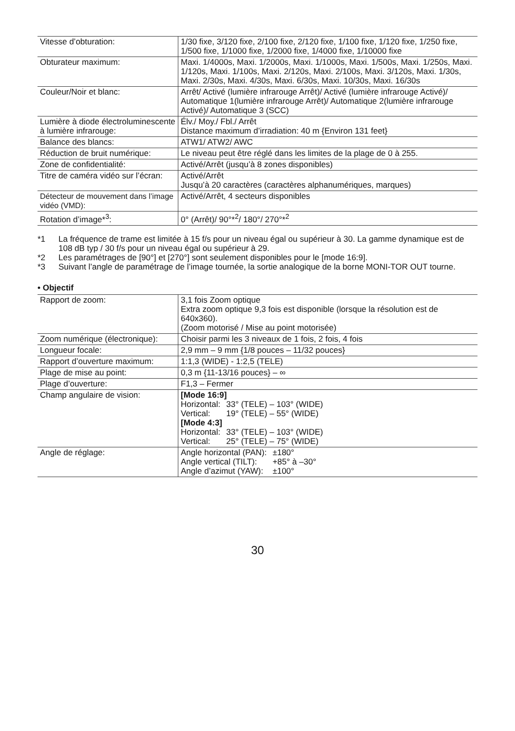| Vitesse d’obturation: | 1/30 fixe, 3/120 fixe, 2/100 fixe, 2/120 fixe, 1/100 fixe, 1/120 fixe, 1/250 fixe, 1/500 fixe, 1/1000 fixe, 1/2000 fixe, 1/4000 fixe, 1/10000 fixe |
| Obturateur maximum: | Maxi. 1/4000s, Maxi. 1/2000s, Maxi. 1/1000s, Maxi. 1/500s, Maxi. 1/250s, Maxi. 1/120s, Maxi. 1/100s, Maxi. 2/120s, Maxi. 2/100s, Maxi. 3/120s, Maxi. 1/30s, Maxi. 2/30s, Maxi. 4/30s, Maxi. 6/30s, Maxi. 10/30s, Maxi. 16/30s |
| Couleur/Noir et blanc: | Arrêt/ Activé (lumière infrarouge Arrêt)/ Activé (lumière infrarouge Activé)/ Automatique 1(lumière infrarouge Arrêt)/ Automatique 2(lumière infrarouge Activé)/ Automatique 3 (SCC) |
| Lumière à diode électroluminescente à lumière infrarouge: | Élv./ Moy./ Fbl./ Arrêt Distance maximum d’irradiation: 40 m {Environ 131 feet} |
| Balance des blancs: | ATW1/ ATW2/ AWC |
| Réduction de bruit numérique: | Le niveau peut être réglé dans les limites de la plage de 0 à 255. |
| Zone de confidentialité: | Activé/Arrêt (jusqu’à 8 zones disponibles) |
| Titre de caméra vidéo sur l’écran: | Activé/Arrêt Jusqu’à 20 caractères (caractères alphanumériques, marques) |
| Détecteur de mouvement dans l’image vidéo (VMD): | Activé/Arrêt, 4 secteurs disponibles |
| Rotation d’image*<sup>3</sup>: | 0° (Arrêt)/ 90°*<sup>2</sup>/ 180°/ 270°*<sup>2</sup> |
*1 La fréquence de trame est limitée à 15 f/s pour un niveau égal ou supérieur à 30. La gamme dynamique est de 108 dB typ / 30 f/s pour un niveau égal ou supérieur à 29.
*2 Les paramétrages de [90°] et [270°] sont seulement disponibles pour le [mode 16:9].
*3 Suivant l’angle de paramétrage de l’image tournée, la sortie analogique de la borne MONI-TOR OUT tourne.
• Objectif
| Rapport de zoom: | 3,1 fois Zoom optique Extra zoom optique 9,3 fois est disponible (lorsque la résolution est de 640x360). (Zoom motorisé / Mise au point motorisée) |
| Zoom numérique (électronique): | Choisir parmi les 3 niveaux de 1 fois, 2 fois, 4 fois |
| Longueur focale: | 2,9 mm – 9 mm {1/8 pouces – 11/32 pouces} |
| Rapport d’ouverture maximum: | 1:1,3 (WIDE) - 1:2,5 (TELE) |
| Plage de mise au point: | 0,3 m {11-13/16 pouces} – ∞ |
| Plage d’ouverture: | F1,3 – Fermer |
| Champ angulaire de vision: | [Mode 16:9] Horizontal: 33° (TELE) – 103° (WIDE) Vertical: 19° (TELE) – 55° (WIDE) [Mode 4:3] Horizontal: 33° (TELE) – 103° (WIDE) Vertical: 25° (TELE) – 75° (WIDE) |
| Angle de réglage: | Angle horizontal (PAN): ±180° Angle vertical (TILT): +85° à –30° Angle d’azimut (YAW): ±100° |
30